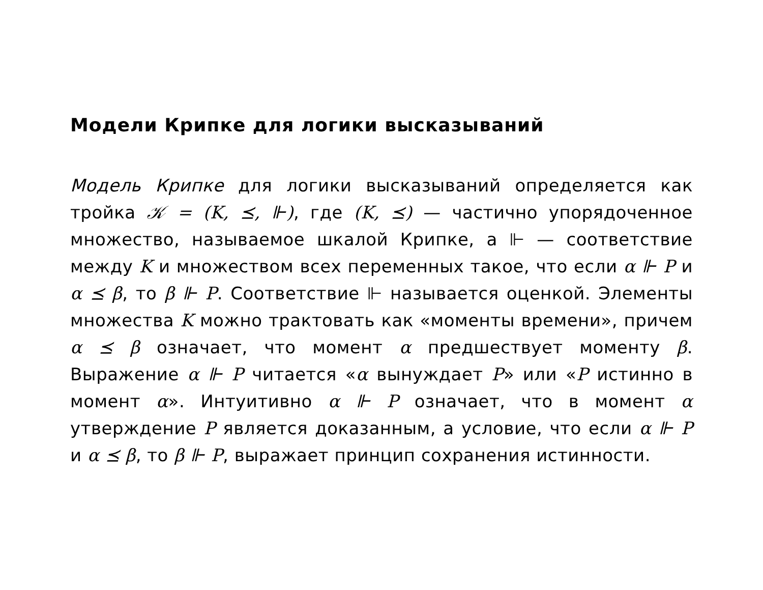Модели Крипке для логики высказываний
Модель Крипке для логики высказываний определяется как тройка 𝒦 = (K, ⪯, ⊩), где (K, ⪯) — частично упорядоченное множество, называемое шкалой Крипке, а ⊩ — соответствие между K и множеством всех переменных такое, что если α ⊩ P и α ⪯ β, то β ⊩ P. Соответствие ⊩ называется оценкой. Элементы множества K можно трактовать как «моменты времени», причем α ⪯ β означает, что момент α предшествует моменту β. Выражение α ⊩ P читается «α вынуждает P» или «P истинно в момент α». Интуитивно α ⊩ P означает, что в момент α утверждение P является доказанным, а условие, что если α ⊩ P и α ⪯ β, то β ⊩ P, выражает принцип сохранения истинности.